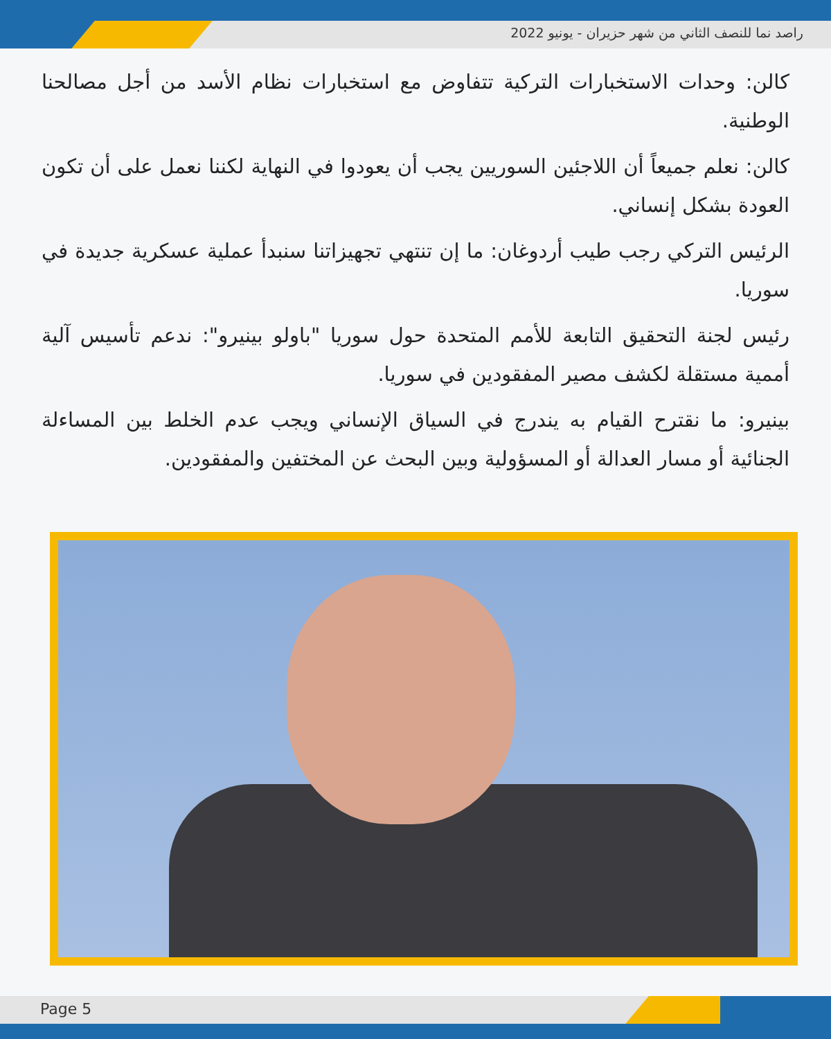راصد نما للنصف الثاني من شهر حزيران - يونيو 2022
كالن: وحدات الاستخبارات التركية تتفاوض مع استخبارات نظام الأسد من أجل مصالحنا الوطنية.
كالن: نعلم جميعاً أن اللاجئين السوريين يجب أن يعودوا في النهاية لكننا نعمل على أن تكون العودة بشكل إنساني.
الرئيس التركي رجب طيب أردوغان: ما إن تنتهي تجهيزاتنا سنبدأ عملية عسكرية جديدة في سوريا.
رئيس لجنة التحقيق التابعة للأمم المتحدة حول سوريا "باولو بينيرو": ندعم تأسيس آلية أممية مستقلة لكشف مصير المفقودين في سوريا.
بينيرو: ما نقترح القيام به يندرج في السياق الإنساني ويجب عدم الخلط بين المساءلة الجنائية أو مسار العدالة أو المسؤولية وبين البحث عن المختفين والمفقودين.
Page 5